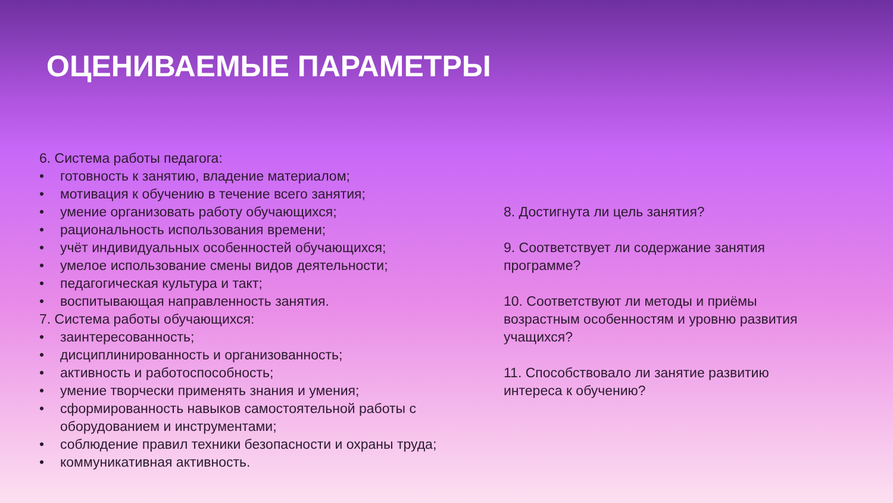ОЦЕНИВАЕМЫЕ ПАРАМЕТРЫ
6. Система работы педагога:
• готовность к занятию, владение материалом;
• мотивация к обучению в течение всего занятия;
• умение организовать работу обучающихся;
• рациональность использования времени;
• учёт индивидуальных особенностей обучающихся;
• умелое использование смены видов деятельности;
• педагогическая культура и такт;
• воспитывающая направленность занятия.
7. Система работы обучающихся:
• заинтересованность;
• дисциплинированность и организованность;
• активность и работоспособность;
• умение творчески применять знания и умения;
• сформированность навыков самостоятельной работы с оборудованием и инструментами;
• соблюдение правил техники безопасности и охраны труда;
• коммуникативная активность.
8. Достигнута ли цель занятия?
9. Соответствует ли содержание занятия программе?
10. Соответствуют ли методы и приёмы возрастным особенностям и уровню развития учащихся?
11. Способствовало ли занятие развитию интереса к обучению?